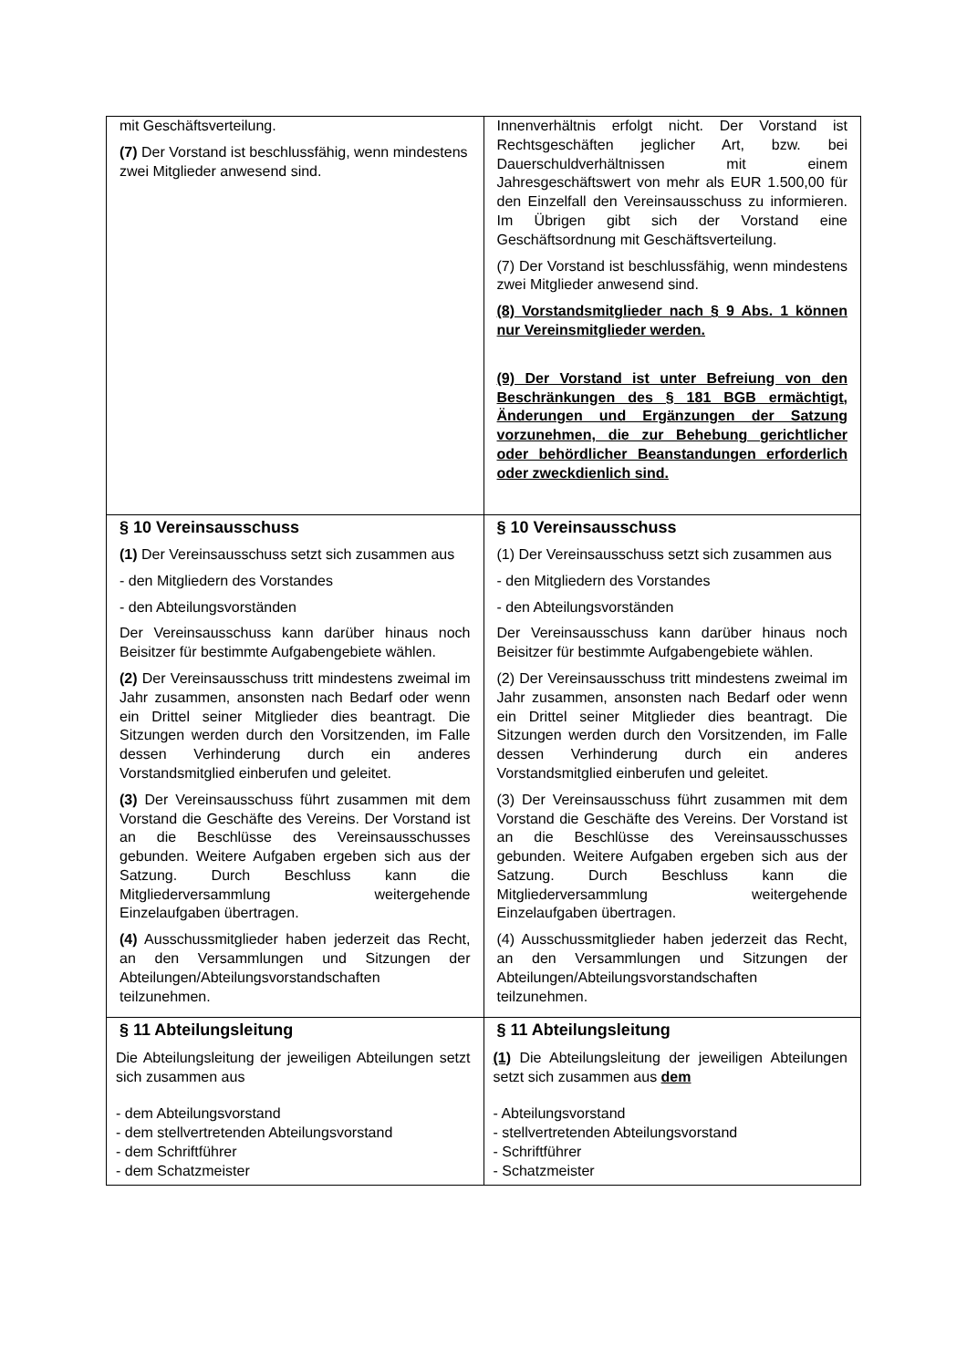| mit Geschäftsverteilung. (7) Der Vorstand ist beschlussfähig, wenn mindestens zwei Mitglieder anwesend sind. | Innenverhältnis erfolgt nicht. Der Vorstand ist Rechtsgeschäften jeglicher Art, bzw. bei Dauerschuldverhältnissen mit einem Jahresgeschäftswert von mehr als EUR 1.500,00 für den Einzelfall den Vereinsausschuss zu informieren. Im Übrigen gibt sich der Vorstand eine Geschäftsordnung mit Geschäftsverteilung. (7) Der Vorstand ist beschlussfähig, wenn mindestens zwei Mitglieder anwesend sind. (8) Vorstandsmitglieder nach § 9 Abs. 1 können nur Vereinsmitglieder werden. (9) Der Vorstand ist unter Befreiung von den Beschränkungen des § 181 BGB ermächtigt, Änderungen und Ergänzungen der Satzung vorzunehmen, die zur Behebung gerichtlicher oder behördlicher Beanstandungen erforderlich oder zweckdienlich sind. |
| § 10 Vereinsausschuss (1) Der Vereinsausschuss setzt sich zusammen aus - den Mitgliedern des Vorstandes - den Abteilungsvorständen Der Vereinsausschuss kann darüber hinaus noch Beisitzer für bestimmte Aufgabengebiete wählen. (2) Der Vereinsausschuss tritt mindestens zweimal im Jahr zusammen, ansonsten nach Bedarf oder wenn ein Drittel seiner Mitglieder dies beantragt. Die Sitzungen werden durch den Vorsitzenden, im Falle dessen Verhinderung durch ein anderes Vorstandsmitglied einberufen und geleitet. (3) Der Vereinsausschuss führt zusammen mit dem Vorstand die Geschäfte des Vereins. Der Vorstand ist an die Beschlüsse des Vereinsausschusses gebunden. Weitere Aufgaben ergeben sich aus der Satzung. Durch Beschluss kann die Mitgliederversammlung weitergehende Einzelaufgaben übertragen. (4) Ausschussmitglieder haben jederzeit das Recht, an den Versammlungen und Sitzungen der Abteilungen/Abteilungsvorstandschaften teilzunehmen. | § 10 Vereinsausschuss (1) Der Vereinsausschuss setzt sich zusammen aus - den Mitgliedern des Vorstandes - den Abteilungsvorständen Der Vereinsausschuss kann darüber hinaus noch Beisitzer für bestimmte Aufgabengebiete wählen. (2) Der Vereinsausschuss tritt mindestens zweimal im Jahr zusammen, ansonsten nach Bedarf oder wenn ein Drittel seiner Mitglieder dies beantragt. Die Sitzungen werden durch den Vorsitzenden, im Falle dessen Verhinderung durch ein anderes Vorstandsmitglied einberufen und geleitet. (3) Der Vereinsausschuss führt zusammen mit dem Vorstand die Geschäfte des Vereins. Der Vorstand ist an die Beschlüsse des Vereinsausschusses gebunden. Weitere Aufgaben ergeben sich aus der Satzung. Durch Beschluss kann die Mitgliederversammlung weitergehende Einzelaufgaben übertragen. (4) Ausschussmitglieder haben jederzeit das Recht, an den Versammlungen und Sitzungen der Abteilungen/Abteilungsvorstandschaften teilzunehmen. |
| § 11 Abteilungsleitung Die Abteilungsleitung der jeweiligen Abteilungen setzt sich zusammen aus - dem Abteilungsvorstand - dem stellvertretenden Abteilungsvorstand - dem Schriftführer - dem Schatzmeister | § 11 Abteilungsleitung (1) Die Abteilungsleitung der jeweiligen Abteilungen setzt sich zusammen aus dem - Abteilungsvorstand - stellvertretenden Abteilungsvorstand - Schriftführer - Schatzmeister |